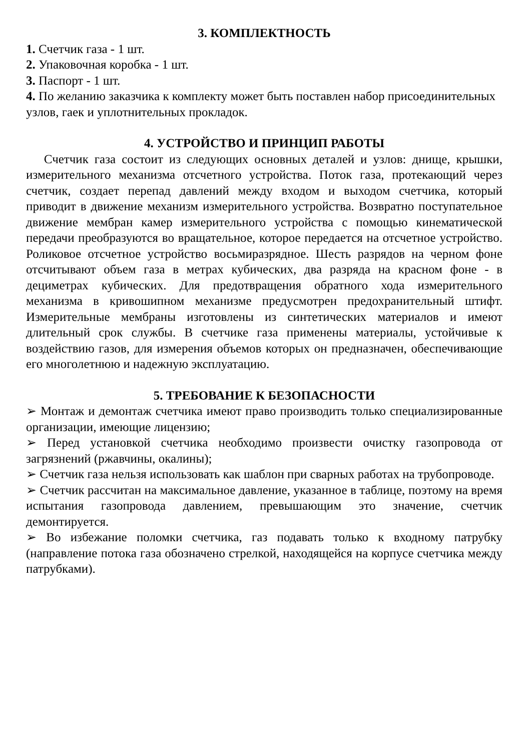3. КОМПЛЕКТНОСТЬ
1. Счетчик газа - 1 шт.
2. Упаковочная коробка - 1 шт.
3. Паспорт - 1 шт.
4. По желанию заказчика к комплекту может быть поставлен набор присоединительных узлов, гаек и уплотнительных прокладок.
4. УСТРОЙСТВО И ПРИНЦИП РАБОТЫ
Счетчик газа состоит из следующих основных деталей и узлов: днище, крышки, измерительного механизма отсчетного устройства. Поток газа, протекающий через счетчик, создает перепад давлений между входом и выходом счетчика, который приводит в движение механизм измерительного устройства. Возвратно поступательное движение мембран камер измерительного устройства с помощью кинематической передачи преобразуются во вращательное, которое передается на отсчетное устройство. Роликовое отсчетное устройство восьмиразрядное. Шесть разрядов на черном фоне отсчитывают объем газа в метрах кубических, два разряда на красном фоне - в дециметрах кубических. Для предотвращения обратного хода измерительного механизма в кривошипном механизме предусмотрен предохранительный штифт. Измерительные мембраны изготовлены из синтетических материалов и имеют длительный срок службы. В счетчике газа применены материалы, устойчивые к воздействию газов, для измерения объемов которых он предназначен, обеспечивающие его многолетнюю и надежную эксплуатацию.
5. ТРЕБОВАНИЕ К БЕЗОПАСНОСТИ
➢ Монтаж и демонтаж счетчика имеют право производить только специализированные организации, имеющие лицензию;
➢ Перед установкой счетчика необходимо произвести очистку газопровода от загрязнений (ржавчины, окалины);
➢ Счетчик газа нельзя использовать как шаблон при сварных работах на трубопроводе.
➢ Счетчик рассчитан на максимальное давление, указанное в таблице, поэтому на время испытания газопровода давлением, превышающим это значение, счетчик демонтируется.
➢ Во избежание поломки счетчика, газ подавать только к входному патрубку (направление потока газа обозначено стрелкой, находящейся на корпусе счетчика между патрубками).